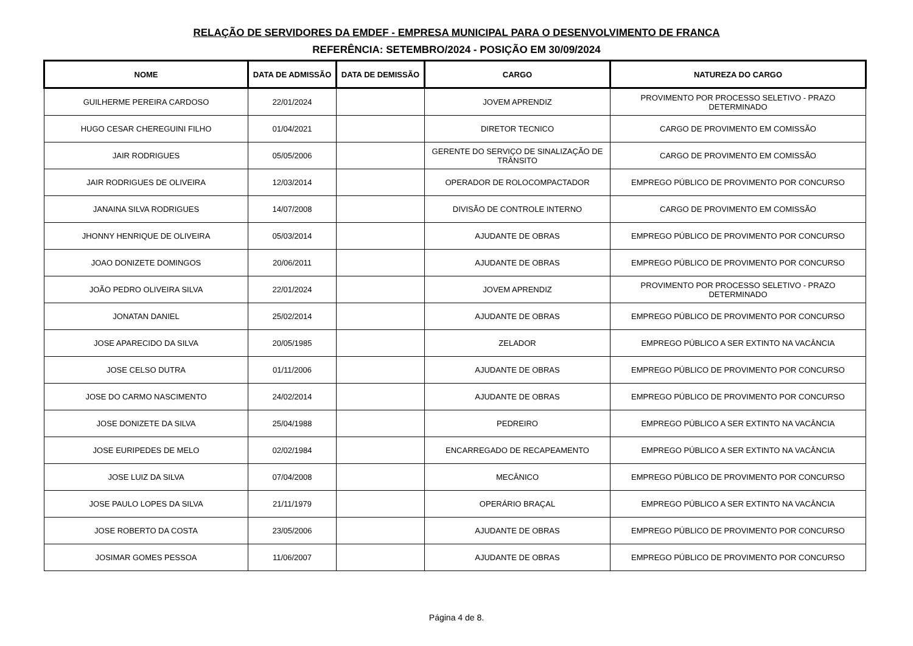RELAÇÃO DE SERVIDORES DA EMDEF - EMPRESA MUNICIPAL PARA O DESENVOLVIMENTO DE FRANCA
REFERÊNCIA: SETEMBRO/2024 - POSIÇÃO EM 30/09/2024
| NOME | DATA DE ADMISSÃO | DATA DE DEMISSÃO | CARGO | NATUREZA DO CARGO |
| --- | --- | --- | --- | --- |
| GUILHERME PEREIRA CARDOSO | 22/01/2024 | | JOVEM APRENDIZ | PROVIMENTO POR PROCESSO SELETIVO - PRAZO DETERMINADO |
| HUGO CESAR CHEREGUINI FILHO | 01/04/2021 | | DIRETOR TECNICO | CARGO DE PROVIMENTO EM COMISSÃO |
| JAIR RODRIGUES | 05/05/2006 | | GERENTE DO SERVIÇO DE SINALIZAÇÃO DE TRÂNSITO | CARGO DE PROVIMENTO EM COMISSÃO |
| JAIR RODRIGUES DE OLIVEIRA | 12/03/2014 | | OPERADOR DE ROLOCOMPACTADOR | EMPREGO PÚBLICO DE PROVIMENTO POR CONCURSO |
| JANAINA SILVA RODRIGUES | 14/07/2008 | | DIVISÃO DE CONTROLE INTERNO | CARGO DE PROVIMENTO EM COMISSÃO |
| JHONNY HENRIQUE DE OLIVEIRA | 05/03/2014 | | AJUDANTE DE OBRAS | EMPREGO PÚBLICO DE PROVIMENTO POR CONCURSO |
| JOAO DONIZETE DOMINGOS | 20/06/2011 | | AJUDANTE DE OBRAS | EMPREGO PÚBLICO DE PROVIMENTO POR CONCURSO |
| JOÃO PEDRO OLIVEIRA SILVA | 22/01/2024 | | JOVEM APRENDIZ | PROVIMENTO POR PROCESSO SELETIVO - PRAZO DETERMINADO |
| JONATAN DANIEL | 25/02/2014 | | AJUDANTE DE OBRAS | EMPREGO PÚBLICO DE PROVIMENTO POR CONCURSO |
| JOSE APARECIDO DA SILVA | 20/05/1985 | | ZELADOR | EMPREGO PÚBLICO A SER EXTINTO NA VACÂNCIA |
| JOSE CELSO DUTRA | 01/11/2006 | | AJUDANTE DE OBRAS | EMPREGO PÚBLICO DE PROVIMENTO POR CONCURSO |
| JOSE DO CARMO NASCIMENTO | 24/02/2014 | | AJUDANTE DE OBRAS | EMPREGO PÚBLICO DE PROVIMENTO POR CONCURSO |
| JOSE DONIZETE DA SILVA | 25/04/1988 | | PEDREIRO | EMPREGO PÚBLICO A SER EXTINTO NA VACÂNCIA |
| JOSE EURIPEDES DE MELO | 02/02/1984 | | ENCARREGADO DE RECAPEAMENTO | EMPREGO PÚBLICO A SER EXTINTO NA VACÂNCIA |
| JOSE LUIZ DA SILVA | 07/04/2008 | | MECÂNICO | EMPREGO PÚBLICO DE PROVIMENTO POR CONCURSO |
| JOSE PAULO LOPES DA SILVA | 21/11/1979 | | OPERÁRIO BRAÇAL | EMPREGO PÚBLICO A SER EXTINTO NA VACÂNCIA |
| JOSE ROBERTO DA COSTA | 23/05/2006 | | AJUDANTE DE OBRAS | EMPREGO PÚBLICO DE PROVIMENTO POR CONCURSO |
| JOSIMAR GOMES PESSOA | 11/06/2007 | | AJUDANTE DE OBRAS | EMPREGO PÚBLICO DE PROVIMENTO POR CONCURSO |
Página 4 de 8.